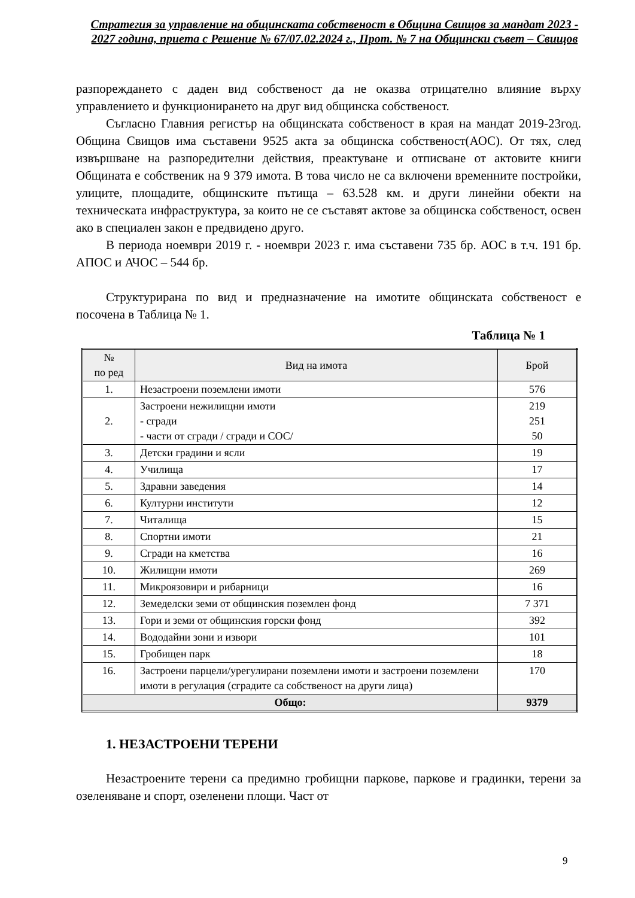Стратегия за управление на общинската собственост в Община Свищов за мандат 2023 - 2027 година, приета с Решение № 67/07.02.2024 г., Прот. № 7 на Общински съвет – Свищов
разпореждането с даден вид собственост да не оказва отрицателно влияние върху управлението и функционирането на друг вид общинска собственост.
Съгласно Главния регистър на общинската собственост в края на мандат 2019-23год. Община Свищов има съставени 9525 акта за общинска собственост(АОС). От тях, след извършване на разпоредителни действия, преактуване и отписване от актовите книги Общината е собственик на 9 379 имота. В това число не са включени временните постройки, улиците, площадите, общинските пътища – 63.528 км. и други линейни обекти на техническата инфраструктура, за които не се съставят актове за общинска собственост, освен ако в специален закон е предвидено друго.
В периода ноември 2019 г. - ноември 2023 г. има съставени 735 бр. АОС в т.ч. 191 бр. АПОС и АЧОС – 544 бр.
Структурирана по вид и предназначение на имотите общинската собственост е посочена в Таблица № 1.
Таблица № 1
| № по ред | Вид на имота | Брой |
| --- | --- | --- |
| 1. | Незастроени поземлени имоти | 576 |
| 2. | Застроени нежилищни имоти - сгради - части от сгради / сгради и СОС/ | 219 251 50 |
| 3. | Детски градини и ясли | 19 |
| 4. | Училища | 17 |
| 5. | Здравни заведения | 14 |
| 6. | Културни институти | 12 |
| 7. | Читалища | 15 |
| 8. | Спортни имоти | 21 |
| 9. | Сгради на кметства | 16 |
| 10. | Жилищни имоти | 269 |
| 11. | Микроязовири и рибарници | 16 |
| 12. | Земеделски земи от общинския поземлен фонд | 7 371 |
| 13. | Гори и земи от общинския горски фонд | 392 |
| 14. | Вододайни зони и извори | 101 |
| 15. | Гробищен парк | 18 |
| 16. | Застроени парцели/урегулирани поземлени имоти и застроени поземлени имоти в регулация (сградите са собственост на други лица) | 170 |
| Общо: | | 9379 |
1. НЕЗАСТРОЕНИ ТЕРЕНИ
Незастроените терени са предимно гробищни паркове, паркове и градинки, терени за озеленяване и спорт, озеленени площи. Част от
9